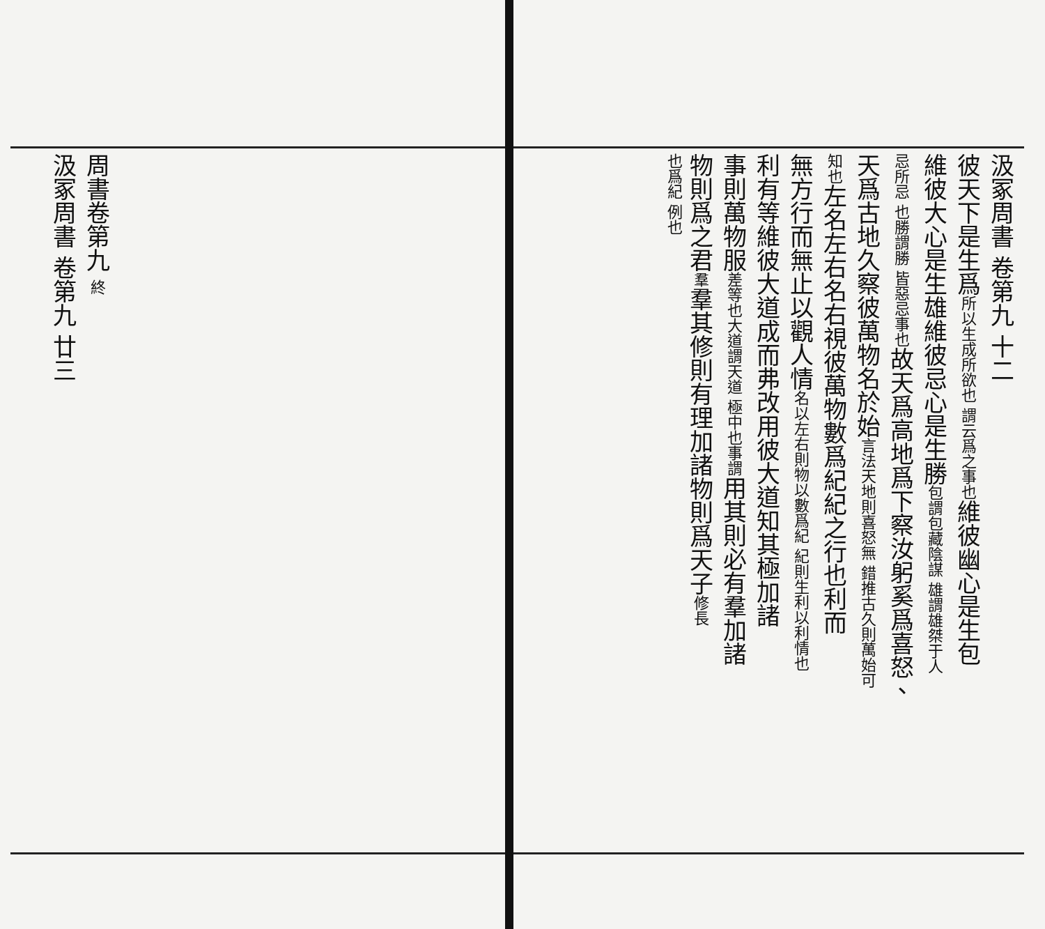汲冢周書 卷第九 十二
彼天下是生爲所以生成所欲也 謂云爲之事也維彼幽心是生包
維彼大心是生雄維彼忌心是生勝包謂包藏陰謀 雄謂雄桀于人
忌所忌 也勝謂勝 皆惡忌事也故天爲高地爲下察汝躬奚爲喜怒、
天爲古地久察彼萬物名於始言法天地則喜怒無 錯推古久則萬始可
知也左名左右名右視彼萬物數爲紀紀之行也利而
無方行而無止以觀人情名以左右則物以數爲紀 紀則生利以利情也
利有等維彼大道成而弗改用彼大道知其極加諸
事則萬物服差等也大道謂天道 極中也事謂用其則必有羣加諸
物則爲之君羣羣其修則有理加諸物則爲天子修長
也爲紀 例也
周書卷第九 終
汲冢周書 卷第九 廿三